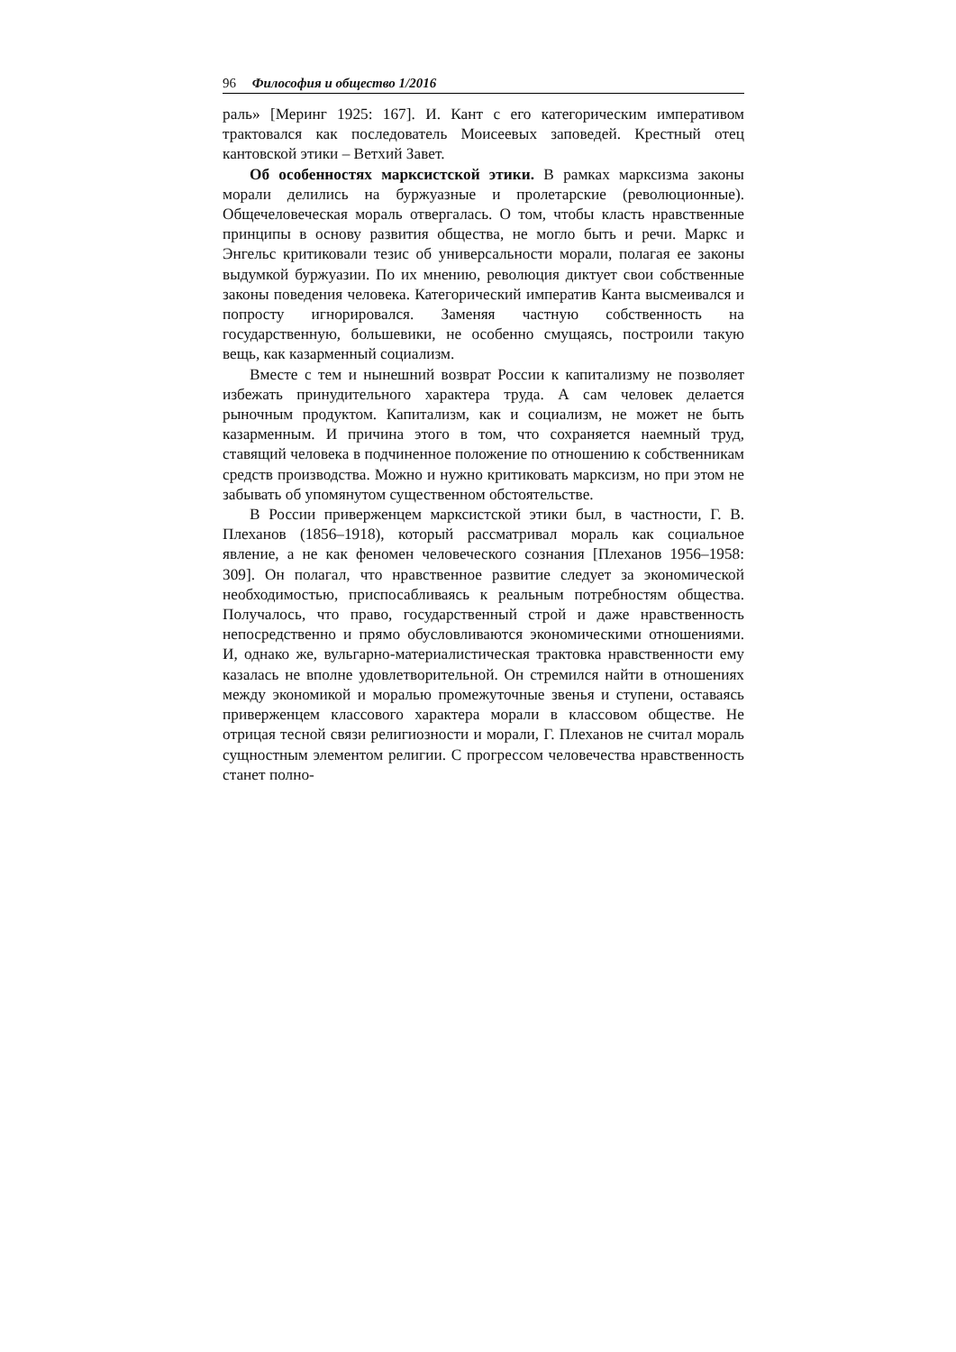96 Философия и общество 1/2016
раль» [Меринг 1925: 167]. И. Кант с его категорическим императивом трактовался как последователь Моисеевых заповедей. Крестный отец кантовской этики – Ветхий Завет.
Об особенностях марксистской этики. В рамках марксизма законы морали делились на буржуазные и пролетарские (революционные). Общечеловеческая мораль отвергалась. О том, чтобы класть нравственные принципы в основу развития общества, не могло быть и речи. Маркс и Энгельс критиковали тезис об универсальности морали, полагая ее законы выдумкой буржуазии. По их мнению, революция диктует свои собственные законы поведения человека. Категорический императив Канта высмеивался и попросту игнорировался. Заменяя частную собственность на государственную, большевики, не особенно смущаясь, построили такую вещь, как казарменный социализм.
Вместе с тем и нынешний возврат России к капитализму не позволяет избежать принудительного характера труда. А сам человек делается рыночным продуктом. Капитализм, как и социализм, не может не быть казарменным. И причина этого в том, что сохраняется наемный труд, ставящий человека в подчиненное положение по отношению к собственникам средств производства. Можно и нужно критиковать марксизм, но при этом не забывать об упомянутом существенном обстоятельстве.
В России приверженцем марксистской этики был, в частности, Г. В. Плеханов (1856–1918), который рассматривал мораль как социальное явление, а не как феномен человеческого сознания [Плеханов 1956–1958: 309]. Он полагал, что нравственное развитие следует за экономической необходимостью, приспосабливаясь к реальным потребностям общества. Получалось, что право, государственный строй и даже нравственность непосредственно и прямо обусловливаются экономическими отношениями. И, однако же, вульгарно-материалистическая трактовка нравственности ему казалась не вполне удовлетворительной. Он стремился найти в отношениях между экономикой и моралью промежуточные звенья и ступени, оставаясь приверженцем классового характера морали в классовом обществе. Не отрицая тесной связи религиозности и морали, Г. Плеханов не считал мораль сущностным элементом религии. С прогрессом человечества нравственность станет полно-